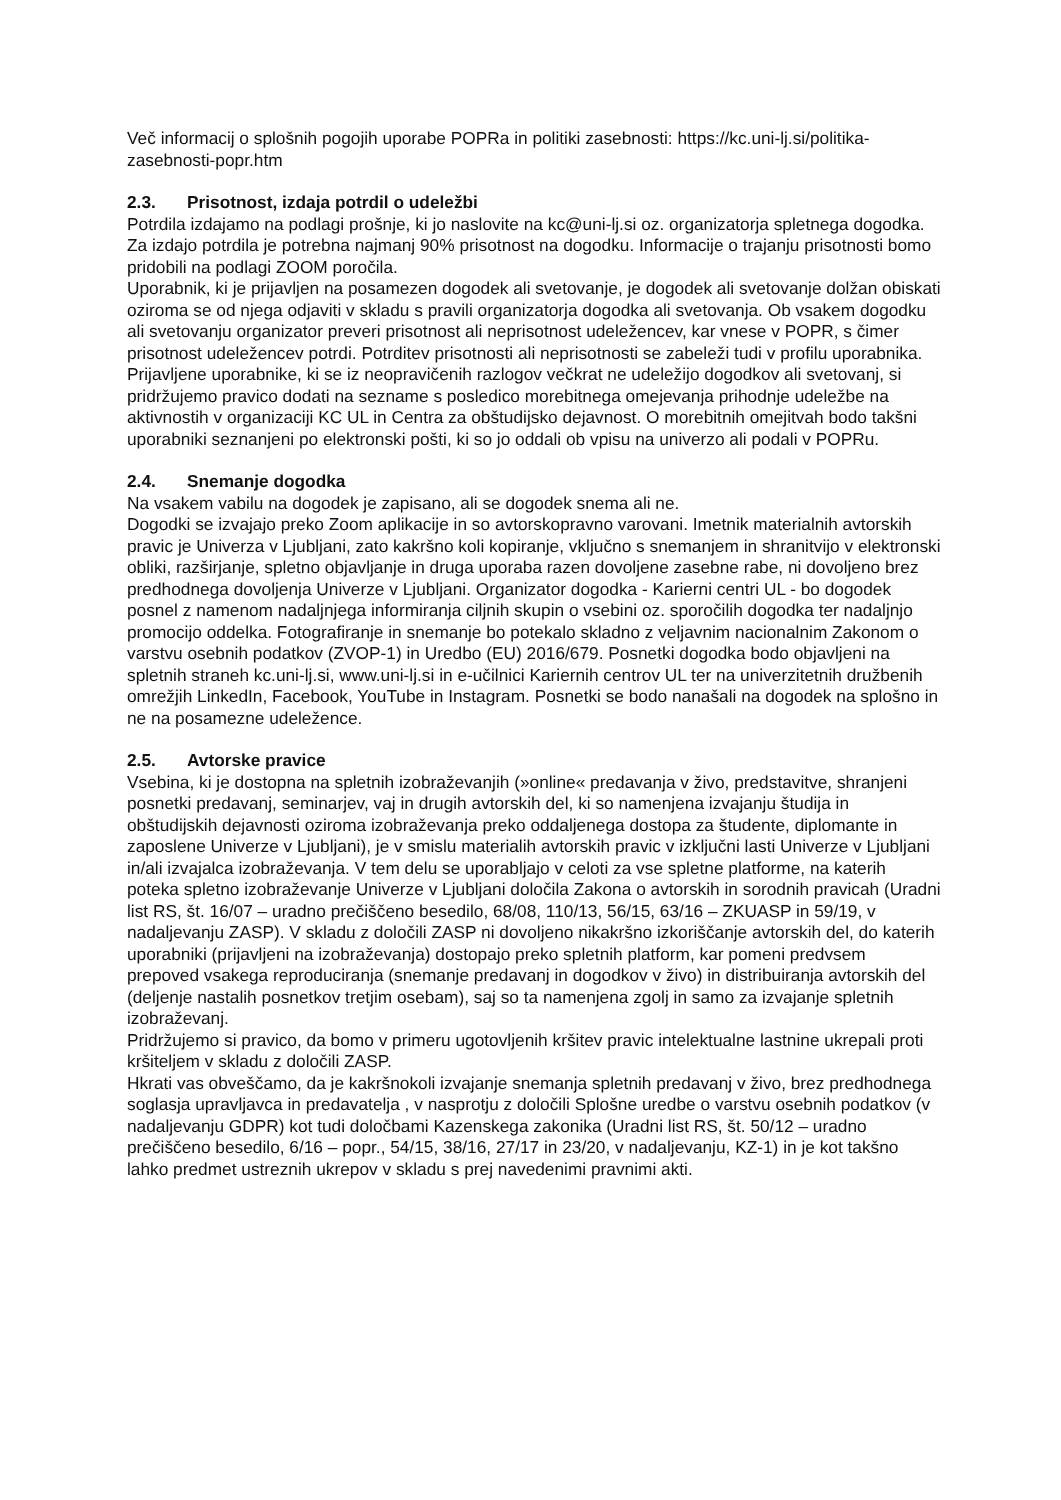Več informacij o splošnih pogojih uporabe POPRa in politiki zasebnosti: https://kc.uni-lj.si/politika-zasebnosti-popr.htm
2.3. Prisotnost, izdaja potrdil o udeležbi
Potrdila izdajamo na podlagi prošnje, ki jo naslovite na kc@uni-lj.si oz. organizatorja spletnega dogodka. Za izdajo potrdila je potrebna najmanj 90% prisotnost na dogodku. Informacije o trajanju prisotnosti bomo pridobili na podlagi ZOOM poročila.
Uporabnik, ki je prijavljen na posamezen dogodek ali svetovanje, je dogodek ali svetovanje dolžan obiskati oziroma se od njega odjaviti v skladu s pravili organizatorja dogodka ali svetovanja. Ob vsakem dogodku ali svetovanju organizator preveri prisotnost ali neprisotnost udeležencev, kar vnese v POPR, s čimer prisotnost udeležencev potrdi. Potrditev prisotnosti ali neprisotnosti se zabeleži tudi v profilu uporabnika. Prijavljene uporabnike, ki se iz neopravičenih razlogov večkrat ne udeležijo dogodkov ali svetovanj, si pridržujemo pravico dodati na sezname s posledico morebitnega omejevanja prihodnje udeležbe na aktivnostih v organizaciji KC UL in Centra za obštudijsko dejavnost. O morebitnih omejitvah bodo takšni uporabniki seznanjeni po elektronski pošti, ki so jo oddali ob vpisu na univerzo ali podali v POPRu.
2.4. Snemanje dogodka
Na vsakem vabilu na dogodek je zapisano, ali se dogodek snema ali ne.
Dogodki se izvajajo preko Zoom aplikacije in so avtorskopravno varovani. Imetnik materialnih avtorskih pravic je Univerza v Ljubljani, zato kakršno koli kopiranje, vključno s snemanjem in shranitvijo v elektronski obliki, razširjanje, spletno objavljanje in druga uporaba razen dovoljene zasebne rabe, ni dovoljeno brez predhodnega dovoljenja Univerze v Ljubljani. Organizator dogodka - Karierni centri UL - bo dogodek posnel z namenom nadaljnjega informiranja ciljnih skupin o vsebini oz. sporočilih dogodka ter nadaljnjo promocijo oddelka. Fotografiranje in snemanje bo potekalo skladno z veljavnim nacionalnim Zakonom o varstvu osebnih podatkov (ZVOP-1) in Uredbo (EU) 2016/679. Posnetki dogodka bodo objavljeni na spletnih straneh kc.uni-lj.si, www.uni-lj.si in e-učilnici Kariernih centrov UL ter na univerzitetnih družbenih omrežjih LinkedIn, Facebook, YouTube in Instagram. Posnetki se bodo nanašali na dogodek na splošno in ne na posamezne udeležence.
2.5. Avtorske pravice
Vsebina, ki je dostopna na spletnih izobraževanjih (»online« predavanja v živo, predstavitve, shranjeni posnetki predavanj, seminarjev, vaj in drugih avtorskih del, ki so namenjena izvajanju študija in obštudijskih dejavnosti oziroma izobraževanja preko oddaljenega dostopa za študente, diplomante in zaposlene Univerze v Ljubljani), je v smislu materialih avtorskih pravic v izključni lasti Univerze v Ljubljani in/ali izvajalca izobraževanja. V tem delu se uporabljajo v celoti za vse spletne platforme, na katerih poteka spletno izobraževanje Univerze v Ljubljani določila Zakona o avtorskih in sorodnih pravicah (Uradni list RS, št. 16/07 – uradno prečiščeno besedilo, 68/08, 110/13, 56/15, 63/16 – ZKUASP in 59/19, v nadaljevanju ZASP). V skladu z določili ZASP ni dovoljeno nikakršno izkoriščanje avtorskih del, do katerih uporabniki (prijavljeni na izobraževanja) dostopajo preko spletnih platform, kar pomeni predvsem prepoved vsakega reproduciranja (snemanje predavanj in dogodkov v živo) in distribuiranja avtorskih del (deljenje nastalih posnetkov tretjim osebam), saj so ta namenjena zgolj in samo za izvajanje spletnih izobraževanj.
Pridržujemo si pravico, da bomo v primeru ugotovljenih kršitev pravic intelektualne lastnine ukrepali proti kršiteljem v skladu z določili ZASP.
Hkrati vas obveščamo, da je kakršnokoli izvajanje snemanja spletnih predavanj v živo, brez predhodnega soglasja upravljavca in predavatelja , v nasprotju z določili Splošne uredbe o varstvu osebnih podatkov (v nadaljevanju GDPR) kot tudi določbami Kazenskega zakonika (Uradni list RS, št. 50/12 – uradno prečiščeno besedilo, 6/16 – popr., 54/15, 38/16, 27/17 in 23/20, v nadaljevanju, KZ-1) in je kot takšno lahko predmet ustreznih ukrepov v skladu s prej navedenimi pravnimi akti.